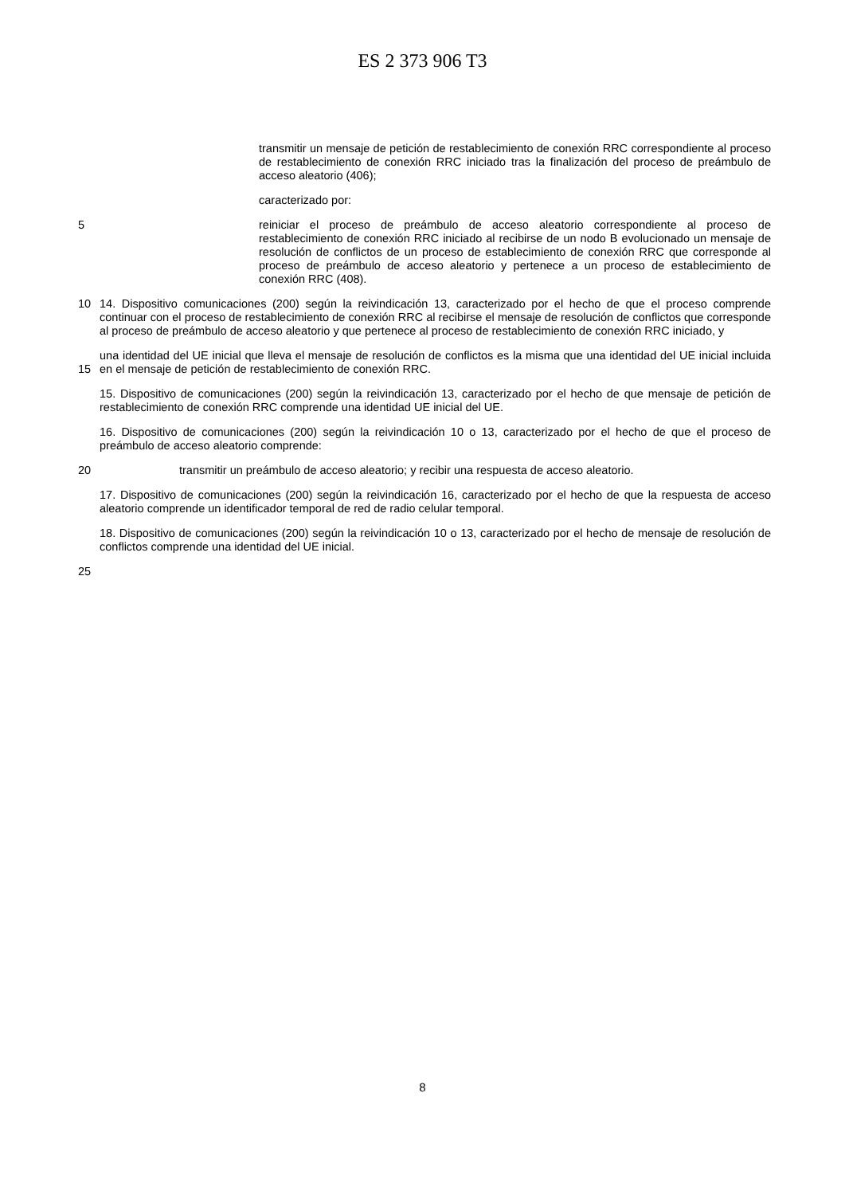ES 2 373 906 T3
transmitir un mensaje de petición de restablecimiento de conexión RRC correspondiente al proceso de restablecimiento de conexión RRC iniciado tras la finalización del proceso de preámbulo de acceso aleatorio (406);
caracterizado por:
5 reiniciar el proceso de preámbulo de acceso aleatorio correspondiente al proceso de restablecimiento de conexión RRC iniciado al recibirse de un nodo B evolucionado un mensaje de resolución de conflictos de un proceso de establecimiento de conexión RRC que corresponde al proceso de preámbulo de acceso aleatorio y pertenece a un proceso de establecimiento de conexión RRC (408).
10 14. Dispositivo comunicaciones (200) según la reivindicación 13, caracterizado por el hecho de que el proceso comprende continuar con el proceso de restablecimiento de conexión RRC al recibirse el mensaje de resolución de conflictos que corresponde al proceso de preámbulo de acceso aleatorio y que pertenece al proceso de restablecimiento de conexión RRC iniciado, y
15 una identidad del UE inicial que lleva el mensaje de resolución de conflictos es la misma que una identidad del UE inicial incluida en el mensaje de petición de restablecimiento de conexión RRC.
15. Dispositivo de comunicaciones (200) según la reivindicación 13, caracterizado por el hecho de que mensaje de petición de restablecimiento de conexión RRC comprende una identidad UE inicial del UE.
16. Dispositivo de comunicaciones (200) según la reivindicación 10 o 13, caracterizado por el hecho de que el proceso de preámbulo de acceso aleatorio comprende:
20 transmitir un preámbulo de acceso aleatorio; y recibir una respuesta de acceso aleatorio.
17. Dispositivo de comunicaciones (200) según la reivindicación 16, caracterizado por el hecho de que la respuesta de acceso aleatorio comprende un identificador temporal de red de radio celular temporal.
18. Dispositivo de comunicaciones (200) según la reivindicación 10 o 13, caracterizado por el hecho de mensaje de resolución de conflictos comprende una identidad del UE inicial.
25
8